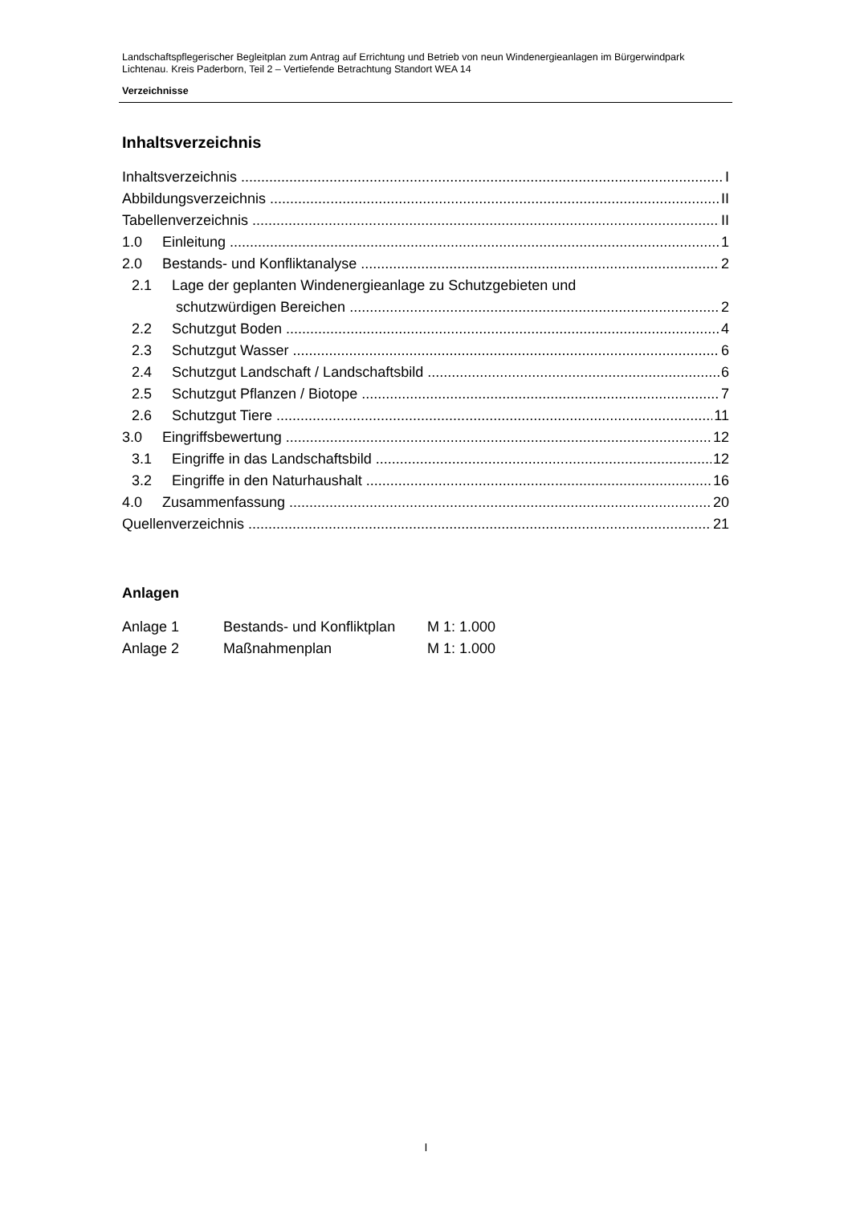Landschaftspflegerischer Begleitplan zum Antrag auf Errichtung und Betrieb von neun Windenergieanlagen im Bürgerwindpark Lichtenau. Kreis Paderborn, Teil 2 – Vertiefende Betrachtung Standort WEA 14
Verzeichnisse
Inhaltsverzeichnis
Inhaltsverzeichnis I
Abbildungsverzeichnis II
Tabellenverzeichnis II
1.0 Einleitung 1
2.0 Bestands- und Konfliktanalyse 2
2.1 Lage der geplanten Windenergieanlage zu Schutzgebieten und
schutzwürdigen Bereichen 2
2.2 Schutzgut Boden 4
2.3 Schutzgut Wasser 6
2.4 Schutzgut Landschaft / Landschaftsbild 6
2.5 Schutzgut Pflanzen / Biotope 7
2.6 Schutzgut Tiere 11
3.0 Eingriffsbewertung 12
3.1 Eingriffe in das Landschaftsbild 12
3.2 Eingriffe in den Naturhaushalt 16
4.0 Zusammenfassung 20
Quellenverzeichnis 21
Anlagen
| Anlage 1 | Bestands- und Konfliktplan | M 1: 1.000 |
| Anlage 2 | Maßnahmenplan | M 1: 1.000 |
I